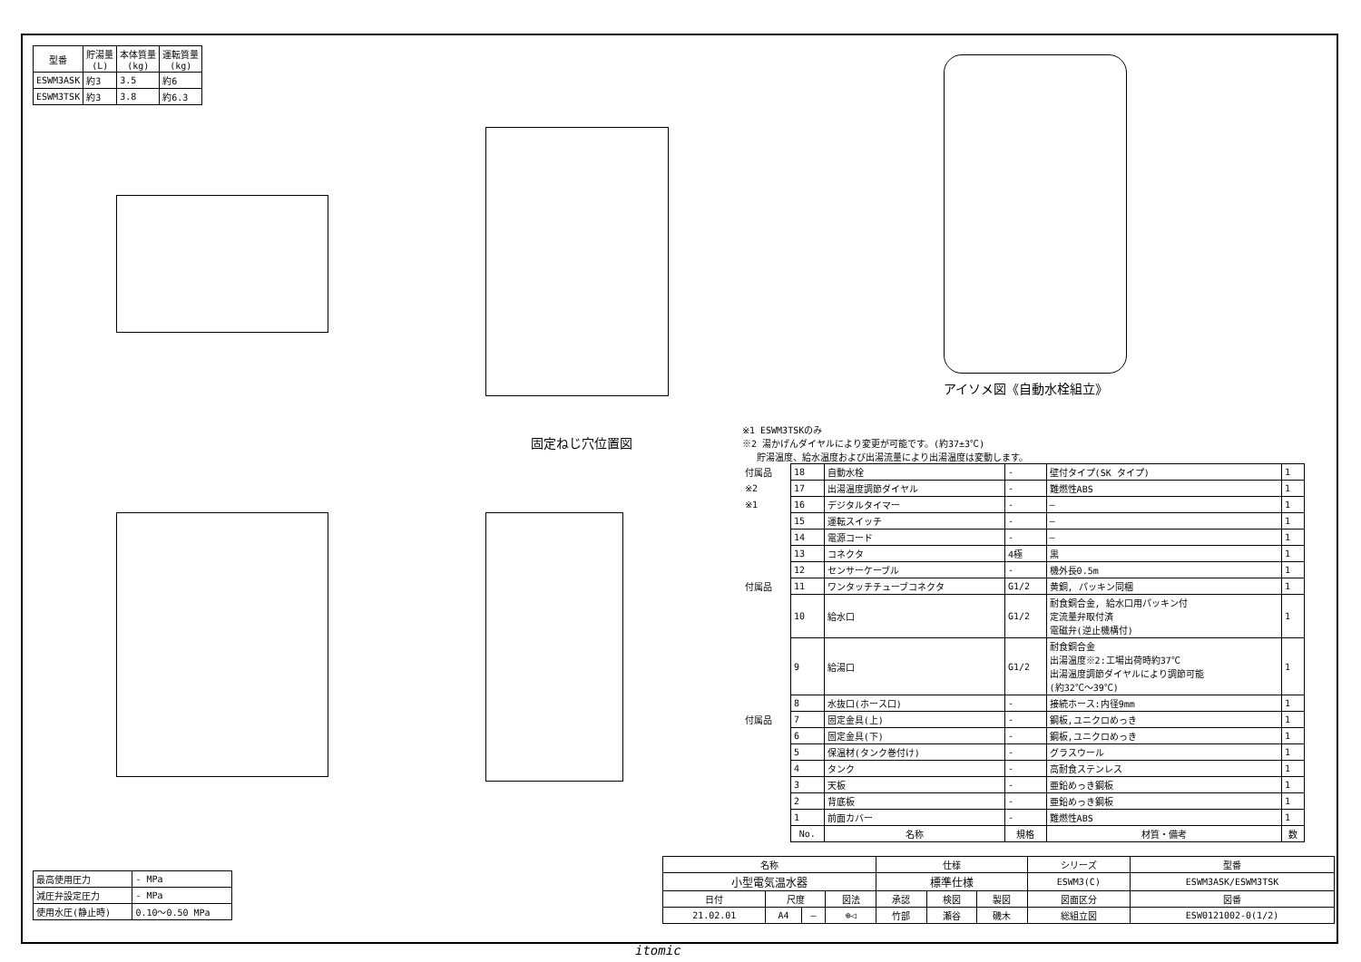| 型番 | 貯湯量 (L) | 本体質量 (kg) | 運転質量 (kg) |
| --- | --- | --- | --- |
| ESWM3ASK | 約3 | 3.5 | 約6 |
| ESWM3TSK | 約3 | 3.8 | 約6.3 |
アイソメ図《自動水栓組立》
固定ねじ穴位置図
※1 ESWM3TSKのみ
※2 湯かげんダイヤルにより変更が可能です。(約37±3℃)
　 貯湯温度、給水温度および出湯流量により出湯温度は変動します。
| 付属品 | 18 | 自動水栓 | - | 壁付タイプ(SK タイプ) | 1 |
| ※2 | 17 | 出湯温度調節ダイヤル | - | 難燃性ABS | 1 |
| ※1 | 16 | デジタルタイマー | - | — | 1 |
| | 15 | 運転スイッチ | - | — | 1 |
| | 14 | 電源コード | - | — | 1 |
| | 13 | コネクタ | 4極 | 黒 | 1 |
| | 12 | センサーケーブル | - | 機外長0.5m | 1 |
| 付属品 | 11 | ワンタッチチューブコネクタ | G1/2 | 黄銅, パッキン同梱 | 1 |
| | 10 | 給水口 | G1/2 | 耐食銅合金, 給水口用パッキン付 定流量弁取付済 電磁弁(逆止機構付) | 1 |
| | 9 | 給湯口 | G1/2 | 耐食銅合金 出湯温度※2:工場出荷時約37℃ 出湯温度調節ダイヤルにより調節可能 (約32℃～39℃) | 1 |
| | 8 | 水抜口(ホース口) | - | 接続ホース:内径9mm | 1 |
| 付属品 | 7 | 固定金具(上) | - | 鋼板,ユニクロめっき | 1 |
| | 6 | 固定金具(下) | - | 鋼板,ユニクロめっき | 1 |
| | 5 | 保温材(タンク巻付け) | - | グラスウール | 1 |
| | 4 | タンク | - | 高耐食ステンレス | 1 |
| | 3 | 天板 | - | 亜鉛めっき鋼板 | 1 |
| | 2 | 背底板 | - | 亜鉛めっき鋼板 | 1 |
| | 1 | 前面カバー | - | 難燃性ABS | 1 |
| | No. | 名称 | 規格 | 材質・備考 | 数 |
| 最高使用圧力 | - MPa |
| 減圧弁設定圧力 | - MPa |
| 使用水圧(静止時) | 0.10～0.50 MPa |
| 名称 | | | | 仕様 | | | | シリーズ | 型番 |
| 小型電気温水器 | | | | 標準仕様 | | | | ESWM3(C) | ESWM3ASK/ESWM3TSK |
| 日付 | 尺度 | | 図法 | 承認 | 検図 | 製図 | 図面区分 | | 図番 |
| 21.02.01 | A4 | — | ⊕◁ | 竹部 | 瀬谷 | 磯木 | 総組立図 | | ESW0121002-0(1/2) |
itomic